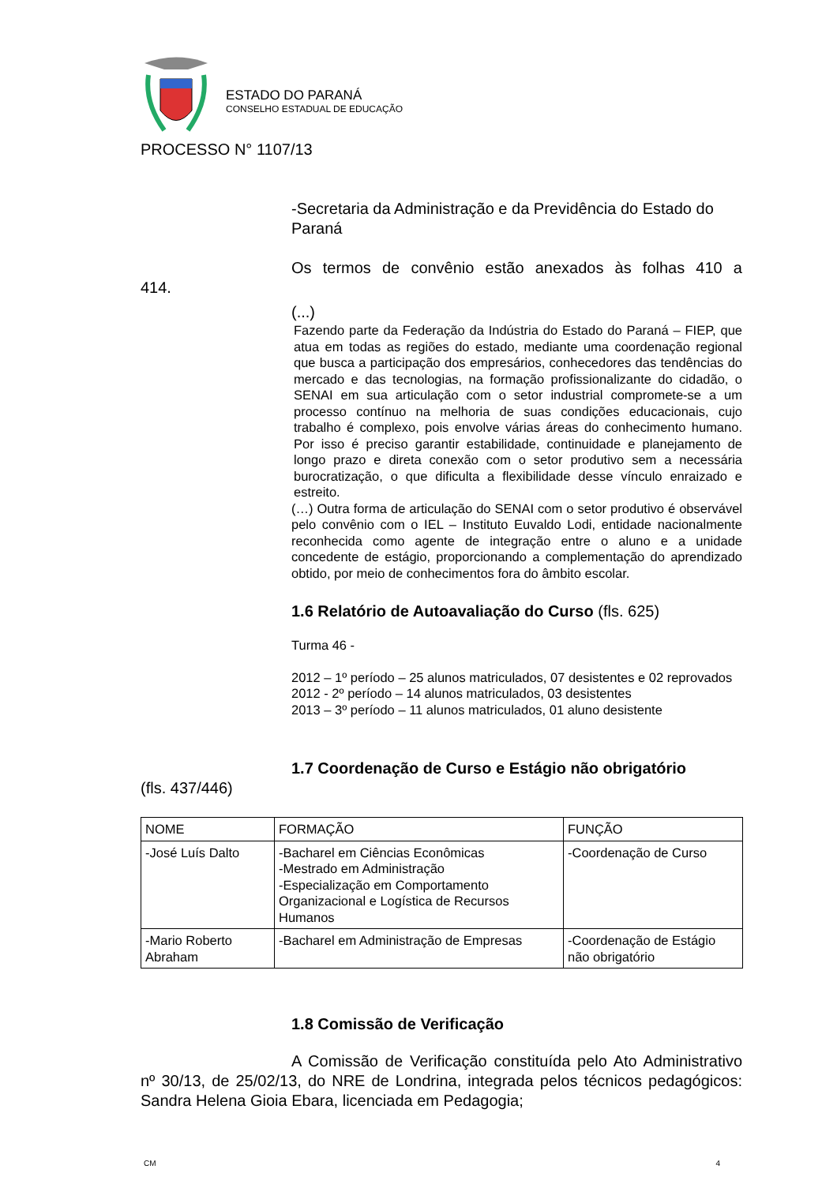ESTADO DO PARANÁ
CONSELHO ESTADUAL DE EDUCAÇÃO
PROCESSO N° 1107/13
-Secretaria da Administração e da Previdência do Estado do Paraná
Os termos de convênio estão anexados às folhas 410 a
414.
(...)
Fazendo parte da Federação da Indústria do Estado do Paraná – FIEP, que atua em todas as regiões do estado, mediante uma coordenação regional que busca a participação dos empresários, conhecedores das tendências do mercado e das tecnologias, na formação profissionalizante do cidadão, o SENAI em sua articulação com o setor industrial compromete-se a um processo contínuo na melhoria de suas condições educacionais, cujo trabalho é complexo, pois envolve várias áreas do conhecimento humano. Por isso é preciso garantir estabilidade, continuidade e planejamento de longo prazo e direta conexão com o setor produtivo sem a necessária burocratização, o que dificulta a flexibilidade desse vínculo enraizado e estreito.
(…) Outra forma de articulação do SENAI com o setor produtivo é observável pelo convênio com o IEL – Instituto Euvaldo Lodi, entidade nacionalmente reconhecida como agente de integração entre o aluno e a unidade concedente de estágio, proporcionando a complementação do aprendizado obtido, por meio de conhecimentos fora do âmbito escolar.
1.6 Relatório de Autoavaliação do Curso (fls. 625)
Turma 46 -
2012 – 1º período – 25 alunos matriculados, 07 desistentes e 02 reprovados
2012 - 2º período – 14 alunos matriculados, 03 desistentes
2013 – 3º período – 11 alunos matriculados, 01 aluno desistente
1.7 Coordenação de Curso e Estágio não obrigatório
(fls. 437/446)
| NOME | FORMAÇÃO | FUNÇÃO |
| -José Luís Dalto | -Bacharel em Ciências Econômicas -Mestrado em Administração -Especialização em Comportamento Organizacional e Logística de Recursos Humanos | -Coordenação de Curso |
| -Mario Roberto Abraham | -Bacharel em Administração de Empresas | -Coordenação de Estágio não obrigatório |
1.8 Comissão de Verificação
A Comissão de Verificação constituída pelo Ato Administrativo nº 30/13, de 25/02/13, do NRE de Londrina, integrada pelos técnicos pedagógicos: Sandra Helena Gioia Ebara, licenciada em Pedagogia;
CM 4